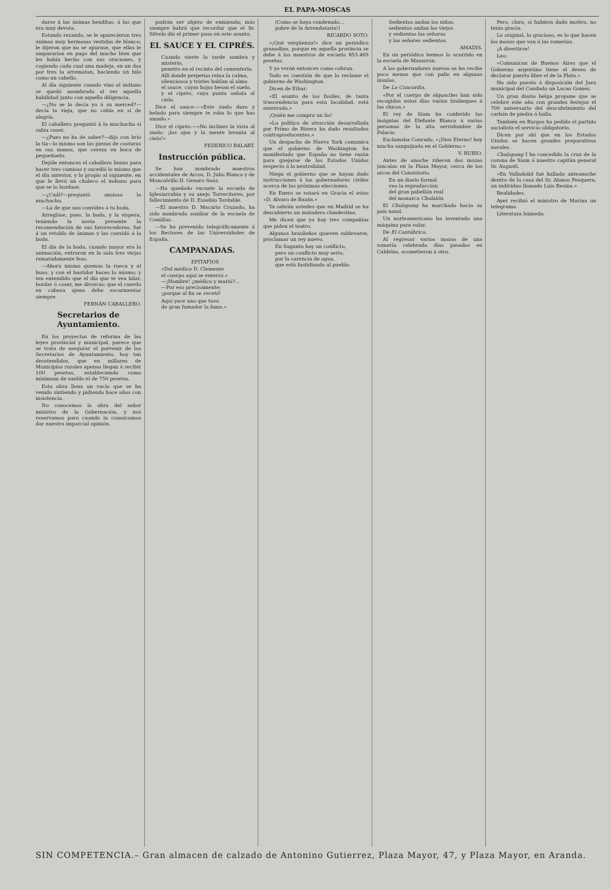EL PAPA-MOSCAS
darse á las ánimas benditas, á las que era muy devota.
Estando rezando, se le aparecieron tres ánimas muy hermosas vestidas de blanco; le dijeron que no se apurase, que ellas le ampararían en pago del mucho bien que les había hecho con sus oraciones, y cogiendo cada cual una madeja, en un dos por tres la arrematan, haciendo un hilo como un cabello.
Al día siguiente cuando vino el indiano se quedó asombrado al ver aquella habilidad junto con aquella diligencia.
—¿No se lo decía yo á su merced?—decía la vieja, que no cabía en sí de alegría.
El caballero preguntó á la muchacha si sabía coser.
—¿Pues no ha de saber?—dijo con brío la tía—lo mismo son las piezas de costuras en sus manos, que cereza en boca de pequeñuelo.
Dejóle entonces el caballero lienzo para hacer tres camisas y sucedió lo mismo que el día anterior, y lo propio al siguiente, en que le llevó un chaleco el indiano para que se lo bordase.
—¿Cuál?—preguntó ansiosa la muchacha.
—La de que nos convides á tu boda.
Arreglóse, pues, la boda, y la víspera, teniendo la novia presente la recomendación de sus favorecedoras, fué á un retablo de ánimas y las convidó á la boda.
El día de la boda, cuando mayor era la animación, entraron en la sala tres viejas rematadamente feas.
—Ahora mismo quemas la rueca y el huso, y con el bastidor haces lo mismo; y ten entendido que el día que te vea hilar, bordar ó coser, me divorcio; que el cuerdo en cabeza ajena debe escarmentar siempre.
FERNÁN CABALLERO.
Secretarios de Ayuntamiento.
En los proyectos de reforma de las leyes provincial y municipal, parece que se trata de asegurar el porvenir de los Secretarios de Ayuntamiento, hoy tan desatendidos, que en millares de Municipios rurales apenas llegan á recibir 100 pesetas, estableciendo como mínimum de sueldo el de 750 pesetas.
Esta obra llena un vacío que se ha venido sintiendo y pidiendo hace años con insistencia.
No conocemos la obra del señor ministro de la Gobernación, y nos reservamos para cuando la conozcamos dar nuestra imparcial opinión.
podrán ser objeto de enmienda; más siempre habrá que recordar que el Sr. Silvela dió el primer paso en este asunto.
EL SAUCE Y EL CIPRÉS.
Cuando vierte la tarde sombra y misterio,
penetro en el recinto del cementerio.
Allí donde perpetua reina la calma,
silenciosos y tristes hablan al alma
el sauce, cuyas hojas besan el suelo,
y el ciprés, cuya punta señala al cielo.
Dice el sauce:—«Este suelo duro y helado para siempre te roba lo que has amado.»
Dice el ciprés:—«No inclines la vista al suelo: ¡los ojos y la mente levanta al cielo!»
FEDERICO BALART.
Instrucción pública.
Se han nombrado maestros accidentales de Arcos, D. Julio Blanco y de Moncalvillo D. Genaro Sanz.
—Ha quedado vacante la escuela de Iglesiarrubia y su anejo Torrecitores, por fallecimiento de D. Eusebio Tordable.
—El maestro D. Macario Cruzado, ha sido nombrado auxiliar de la escuela de Comillas.
—Se ha prevenido telegráficamente á los Rectores de las Universidades de España.
CAMPANADAS.
EPITAFIOS
«Del médico D. Clemente
el cuerpo aquí se enterró.»
—¡Hombre! ¿médico y murió?...
—Por eso precisamente;
¡porque al fin se recetó!
Aquí yace uno que tuvo
de gran fumador la fama.»
(Como se haya condenado...
pobre de la Arrendataria!)
RICARDO SOTO.
«¡Qué vergüenza!» dice un periódico granadino, porque en aquella provincia se debe á los maestros de escuela 853.469 pesetas.
Y ya verán entonces como cobran.
Todo es cuestión de que lo reclame el gobierno de Washington.
Dicen de Eibar:
«El asunto de los fusiles, de tanta trascendencia para esta localidad, está enterrado.»
¡Quién me compra un lío!
«La política de atracción desarrollada por Primo de Rivera ha dado resultados contraproducentes.»
Un despacho de Nueva York comunica que el gobierno de Washington ha manifestado que España no tiene razón para quejarse de los Estados Unidos respecto á la neutralidad.
Niega el gobierno que se hayan dado instrucciones á los gobernadores civiles acerca de las próximas elecciones.
En Enero se votará en Gracia el aviso «D. Alvaro de Bazán.»
Ya sabrán ustedes que en Madrid se ha descubierto un matadero clandestino.
Me dicen que ya hay tres compañías que piden el teatro.
Algunos brasileños quieren sublevarse, proclamar un rey nuevo.
En Sagunto hay un conflicto,
pero un conflicto muy serio,
por la carencia de agua,
que está fastidiando al pueblo.
Sedientos andan los niños,
sedientos andan los viejos
y sedientas las señoras
y los señores sedientos.
AMADIS.
En un periódico leemos lo ocurrido en la escuela de Mazarrón.
A los gobernadores nuevos se les recibe poco menos que con palio en algunas ínsulas.
De La Concordia.
«Por el cuerpo de alguaciles han sido recogidos estos días varios tirabeques á los chicos.»
El rey de Siam ha conferido las insignias del Elefante Blanco á varias personas de la alta servidumbre de Palacio.
Exclamaba Conrado, «¡Dios Eterno! hay mucha sanguijuela en el Gobierno.»
V. RUBIO.
Antes de anoche riñeron dos mozas juncalas en la Plaza Mayor, cerca de los arcos del Consistorio.
En un diario formal
veo la reproducción
del gran pabellón real
del monarca Chulalón.
El Chulapong ha marchado hacia su país natal.
Un norteamericano ha inventado una máquina para volar.
De El Cantábrico.
Al regresar varios mozos de una romería celebrada días pasados en Caldelas, acometieron á otro.
Pero, claro, si hubiera dado motivo, no tenía gracia.
Lo original, lo gracioso, es lo que hacen los mozos que van á las romerías.
¡A divertirse!
Leo:
«Comunican de Buenos Aires que el Gobierno argentino tiene el deseo de declarar puerto libre el de la Plata.»
Ha sido puesto á disposición del Juez municipal del Condado un Lucas Gomez.
Un gran diario belga propone que se celebre este año con grandes festejos el 700 aniversario del descubrimiento del carbón de piedra ó hulla.
También en Burgos ha pedido el partido socialista el servicio obligatorio.
Dicen por ahí que en los Estados Unidos se hacen grandes preparativos navales.
Chulapong I ha concedido la cruz de la corona de Siam á nuestro capitán general Sr. Augusti.
«En Valladolid fué hallado anteanoche dentro de la casa del Sr. Alonso Pesquera, un individuo llamado Luis Resina.»
Realidades.
Ayer recibió el ministro de Marina un telegrama.
Literatura húmeda:
SIN COMPETENCIA.– Gran almacen de calzado de Antonino Gutierrez, Plaza Mayor, 47, y Plaza Mayor, en Aranda.